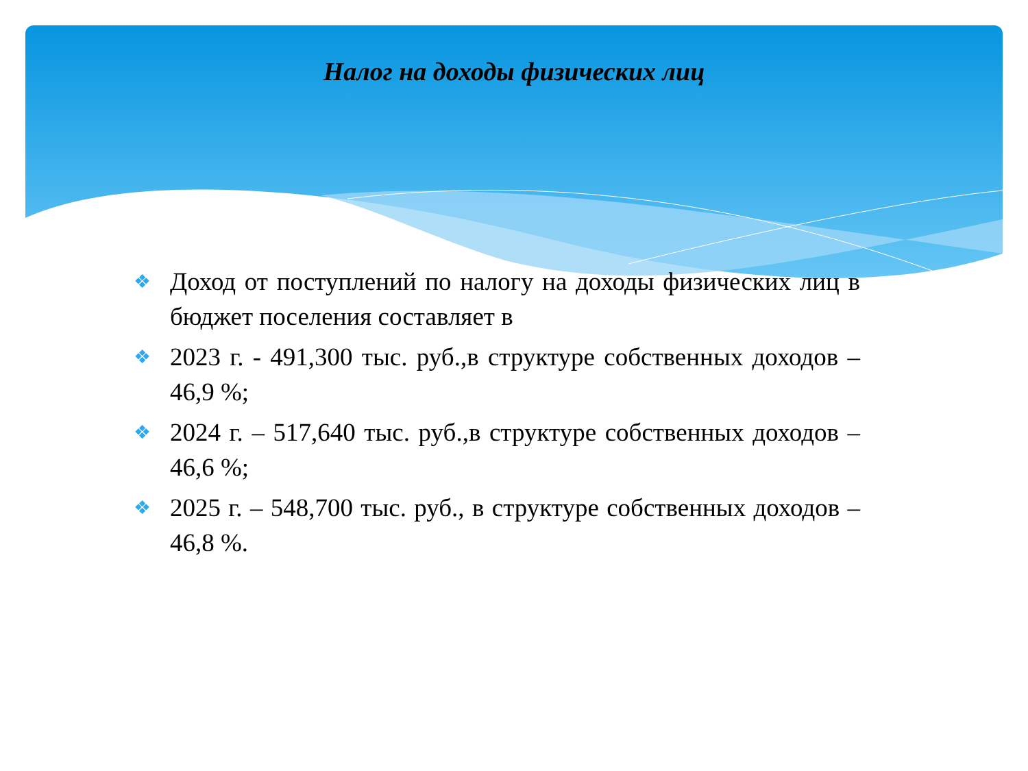Налог на доходы физических лиц
❖ Доход от поступлений по налогу на доходы физических лиц в бюджет поселения составляет в
❖ 2023 г. - 491,300 тыс. руб.,в структуре собственных доходов – 46,9 %;
❖ 2024 г. – 517,640 тыс. руб.,в структуре собственных доходов – 46,6 %;
❖ 2025 г. – 548,700 тыс. руб., в структуре собственных доходов – 46,8 %.